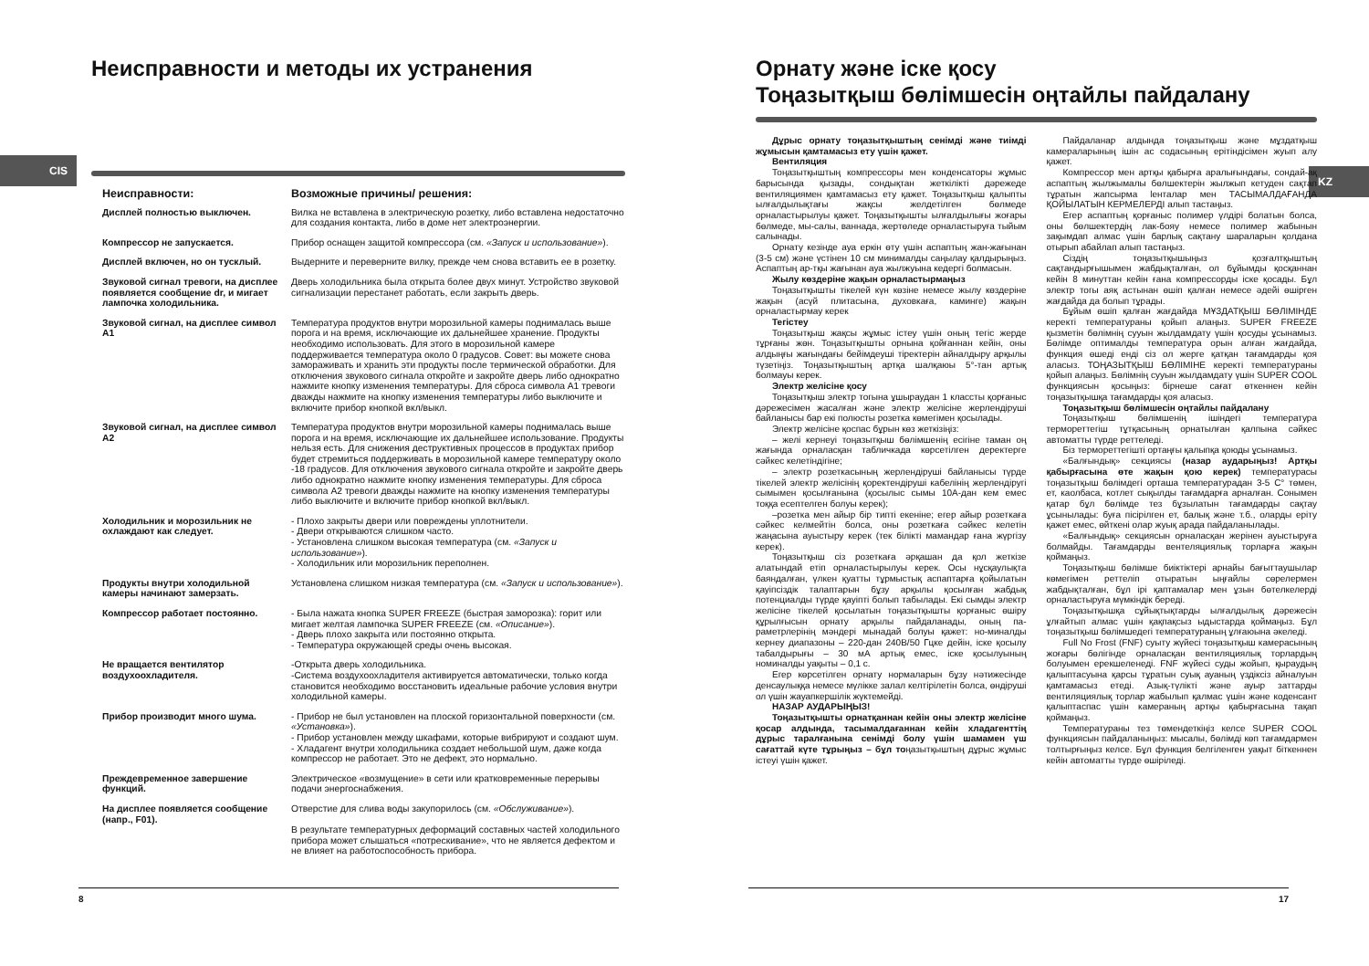CIS
KZ
Неисправности и методы их устранения
| Неисправности: | Возможные причины/ решения: |
| --- | --- |
| Дисплей полностью выключен. | Вилка не вставлена в электрическую розетку, либо вставлена недостаточно для создания контакта, либо в доме нет электроэнергии. |
| Компрессор не запускается. | Прибор оснащен защитой компрессора (см. «Запуск и использование» ). |
| Дисплей включен, но он тусклый. | Выдерните и переверните вилку, прежде чем снова вставить ее в розетку. |
| Звуковой сигнал тревоги, на дисплее появляется сообщение dr, и мигает лампочка холодильника. | Дверь холодильника была открыта более двух минут. Устройство звуковой сигнализации перестанет работать, если закрыть дверь. |
| Звуковой сигнал, на дисплее символ A1 | Температура продуктов внутри морозильной камеры поднималась выше порога и на время, исключающие их дальнейшее хранение. Продукты необходимо использовать. Для этого в морозильной камере поддерживается температура около 0 градусов. Совет: вы можете снова замораживать и хранить эти продукты после термической обработки. Для отключения звукового сигнала откройте и закройте дверь либо однократно нажмите кнопку изменения температуры. Для сброса символа A1 тревоги дважды нажмите на кнопку изменения температуры либо выключите и включите прибор кнопкой вкл/выкл. |
| Звуковой сигнал, на дисплее символ A2 | Температура продуктов внутри морозильной камеры поднималась выше порога и на время, исключающие их дальнейшее использование. Продукты нельзя есть. Для снижения деструктивных процессов в продуктах прибор будет стремиться поддерживать в морозильной камере температуру около -18 градусов. Для отключения звукового сигнала откройте и закройте дверь либо однократно нажмите кнопку изменения температуры. Для сброса символа A2 тревоги дважды нажмите на кнопку изменения температуры либо выключите и включите прибор кнопкой вкл/выкл. |
| Холодильник и морозильник не охлаждают как следует. | - Плохо закрыты двери или повреждены уплотнители. - Двери открываются слишком часто. - Установлена слишком высокая температура (см. «Запуск и использование» ). - Холодильник или морозильник переполнен. |
| Продукты внутри холодильной камеры начинают замерзать. | Установлена слишком низкая температура (см. «Запуск и использование» ). |
| Компрессор работает постоянно. | - Была нажата кнопка SUPER FREEZE (быстрая заморозка): горит или мигает желтая лампочка SUPER FREEZE (см. «Описание» ). - Дверь плохо закрыта или постоянно открыта. - Температура окружающей среды очень высокая. |
| Не вращается вентилятор воздухоохладителя. | -Открыта дверь холодильника. -Система воздухоохладителя активируется автоматически, только когда становится необходимо восстановить идеальные рабочие условия внутри холодильной камеры. |
| Прибор производит много шума. | - Прибор не был установлен на плоской горизонтальной поверхности (см. «Установка» ). - Прибор установлен между шкафами, которые вибрируют и создают шум. - Хладагент внутри холодильника создает небольшой шум, даже когда компрессор не работает. Это не дефект, это нормально. |
| Преждевременное завершение функций. | Электрическое «возмущение» в сети или кратковременные перерывы подачи энергоснабжения. |
| На дисплее появляется сообщение (напр., F01). | Отверстие для слива воды закупорилось (см. «Обслуживание» ). В результате температурных деформаций составных частей холодильного прибора может слышаться «потрескивание», что не является дефектом и не влияет на работоспособность прибора. |
8
Орнату және іске қосу
Тоңазытқыш бөлімшесін оңтайлы пайдалану
Дұрыс орнату тоңазытқыштың сенімді және тиімді жұмысын қамтамасыз ету үшін қажет.
Вентиляция
Тоңазытқыштың компрессоры мен конденсаторы жұмыс барысында қызады, сондықтан жеткілікті дәрежеде вентиляциямен қамтамасыз ету қажет. Тоңазытқыш қалыпты ылғалдылықтағы жақсы желдетілген бөлмеде орналастырылуы қажет. Тоңазытқышты ылғалдылығы жоғары бөлмеде, мы-салы, ваннада, жертөледе орналастыруға тыйым салынады.
Орнату кезінде ауа еркін өту үшін аспаптың жан-жағынан (3-5 см) және үстінен 10 см минималды саңылау қалдырыңыз. Аспаптың ар-тқы жағынан ауа жылжуына кедергі болмасын.
Жылу көздеріне жақын орналастырмаңыз
Тоңазытқышты тікелей күн көзіне немесе жылу көздеріне жақын (асүй плитасына, духовкаға, каминге) жақын орналастырмау керек
Тегістеу
Тоңазытқыш жақсы жұмыс істеу үшін оның тегіс жерде тұрғаны жөн. Тоңазытқышты орнына қойғаннан кейін, оны алдыңғы жағындағы бейімдеуші тіректерін айналдыру арқылы түзетіңіз. Тоңазытқыштың артқа шалқаюы 5°-тан артық болмауы керек.
Электр желісіне қосу
Тоңазытқыш электр тогына ұшыраудан 1 классты қорғаныс дәрежесімен жасалған және электр желісіне жерлендіруші байланысы бар екі полюсты розетка көмегімен қосылады.
Электр желісіне қоспас бұрын көз жеткізіңіз:
– желі кернеуі тоңазытқыш бөлімшенің есігіне таман оң жағында орналасқан табличкада көрсетілген деректерге сәйкес келетіндігіне;
– электр розеткасының жерлендіруші байланысы түрде тікелей электр желісінің қоректендіруші кабелінің жерлендіругі сымымен қосылғанына (қосылыс сымы 10A-дан кем емес тоққа есептелген болуы керек);
–розетка мен айыр бір типті екеніне; егер айыр розеткаға сәйкес келмейтін болса, оны розеткаға сәйкес келетін жаңасына ауыстыру керек (тек білікті мамандар ғана жүргізу керек).
Тоңазытқыш сіз розеткаға әрқашан да қол жеткізе алатындай етіп орналастырылуы керек. Осы нұсқаулықта баяндалған, үлкен қуатты тұрмыстық аспаптарға қойылатын қауіпсіздік талаптарын бұзу арқылы қосылған жабдық потенциалды түрде қауіпті болып табылады. Екі сымды электр желісіне тікелей қосылатын тоңазытқышты қорғаныс өшіру құрылғысын орнату арқылы пайдаланады, оның па-раметрлерінің мәндері мынадай болуы қажет: но-миналды кернеу диапазоны – 220-дан 240В/50 Гцке дейін, іске қосылу табалдырығы – 30 мА артық емес, іске қосылуының номиналды уақыты – 0,1 с.
Егер көрсетілген орнату нормаларын бұзу нәтижесінде денсаулыққа немесе мүлікке залал келтірілетін болса, өндіруші ол үшін жауапкершілік жүктемейді.
НАЗАР АУДАРЫҢЫЗ!
Тоңазытқышты орнатқаннан кейін оны электр желісіне қосар алдында, тасымалдағаннан кейін хладагенттің дұрыс таралғанына сенімді болу үшін шамамен үш сағаттай күте тұрыңыз – бұл тоңазытқыштың дұрыс жұмыс істеуі үшін қажет.
Пайдаланар алдында тоңазытқыш және мұздатқыш камераларының ішін ас содасының ерітіндісімен жуып алу қажет.
Компрессор мен артқы қабырға аралығындағы, сондай-ақ аспаптың жылжымалы бөлшектерін жылжып кетуден сақтап тұратын жапсырма lенталар мен ТАСЫМАЛДАҒАНДА ҚОЙЫЛАТЫН КЕРМЕЛЕРДІ алып тастаңыз.
Егер аспаптың қорғаныс полимер үлдірі болатын болса, оны бөлшектердің лак-бояу немесе полимер жабынын зақымдап алмас үшін барлық сақтану шараларын қолдана отырып абайлап алып тастаңыз.
Сіздің тоңазытқышыңыз қозғалтқыштың сақтандырғышымен жабдықталған, ол бұйымды қосқаннан кейін 8 минуттан кейін ғана компрессорды іске қосады. Бұл электр тогы аяқ астынан өшіп қалған немесе әдейі өшірген жағдайда да болып тұрады.
Бұйым өшіп қалған жағдайда МҰЗДАТҚЫШ БӨЛІМІНДЕ керекті температураны қойып алаңыз. SUPER FREEZE қызметін бөлімнің сууын жылдамдату үшін қосуды ұсынамыз. Бөлімде оптималды температура орын алған жағдайда, функция өшеді енді сіз ол жерге қатқан тағамдарды қоя аласыз. ТОҢАЗЫТҚЫШ БӨЛІМІНЕ керекті температураны қойып алаңыз. Бөлімнің сууын жылдамдату үшін SUPER COOL функциясын қосыңыз: бірнеше сағат өткеннен кейін тоңазытқышқа тағамдарды қоя аласыз.
Тоңазытқыш бөлімшесін оңтайлы пайдалану
Тоңазытқыш бөлімшенің ішіндегі температура термореттегіш тұтқасының орнатылған қалпына сәйкес автоматты түрде реттеледі.
Біз термореттегішті ортаңғы қалыпқа қоюды ұсынамыз.
«Балғындық» секциясы (назар аударыңыз! Артқы қабырғасына өте жақын қою керек) температурасы тоңазытқыш бөлімдегі орташа температурадан 3-5 С° төмен, ет, каолбаса, котлет сықылды тағамдарға арналған. Сонымен қатар бұл бөлімде тез бұзылатын тағамдарды сақтау ұсынылады: буға пісірілген ет, балық және т.б., оларды еріту қажет емес, өйткені олар жуық арада пайдаланылады.
«Балғындық» секциясын орналасқан жерінен ауыстыруға болмайды. Тағамдарды вентеляциялық торларға жақын қоймаңыз.
Тоңазытқыш бөлімше биіктіктері арнайы бағыттаушылар көмегімен реттеліп отыратын ыңғайлы сөрелермен жабдықталған, бұл ірі қаптамалар мен ұзын бөтелкелерді орналастыруға мүмкіндік береді.
Тоңазытқышқа сұйықтықтарды ылғалдылық дәрежесін ұлғайтып алмас үшін қақпақсыз ыдыстарда қоймаңыз. Бұл тоңазытқыш бөлімшедегі температураның ұлғаюына әкеледі.
Full No Frost (FNF) суыту жүйесі тоңазытқыш камерасының жоғары бөлігінде орналасқан вентиляциялық торлардың болуымен ерекшеленеді. FNF жүйесі суды жойып, қыраудың қалыптасуына қарсы тұратын суық ауаның үздіксіз айналуын қамтамасыз етеді. Азық-түлікті және ауыр заттарды вентиляциялық торлар жабылып қалмас үшін және коденсант қалыптаспас үшін камераның артқы қабырғасына тақап қоймаңыз.
Температураны тез төмендеткіңіз келсе SUPER COOL функциясын пайдаланыңыз: мысалы, бөлімді көп тағамдармен толтырғыңыз келсе. Бұл функция белгіленген уақыт біткеннен кейін автоматты түрде өшіріледі.
17